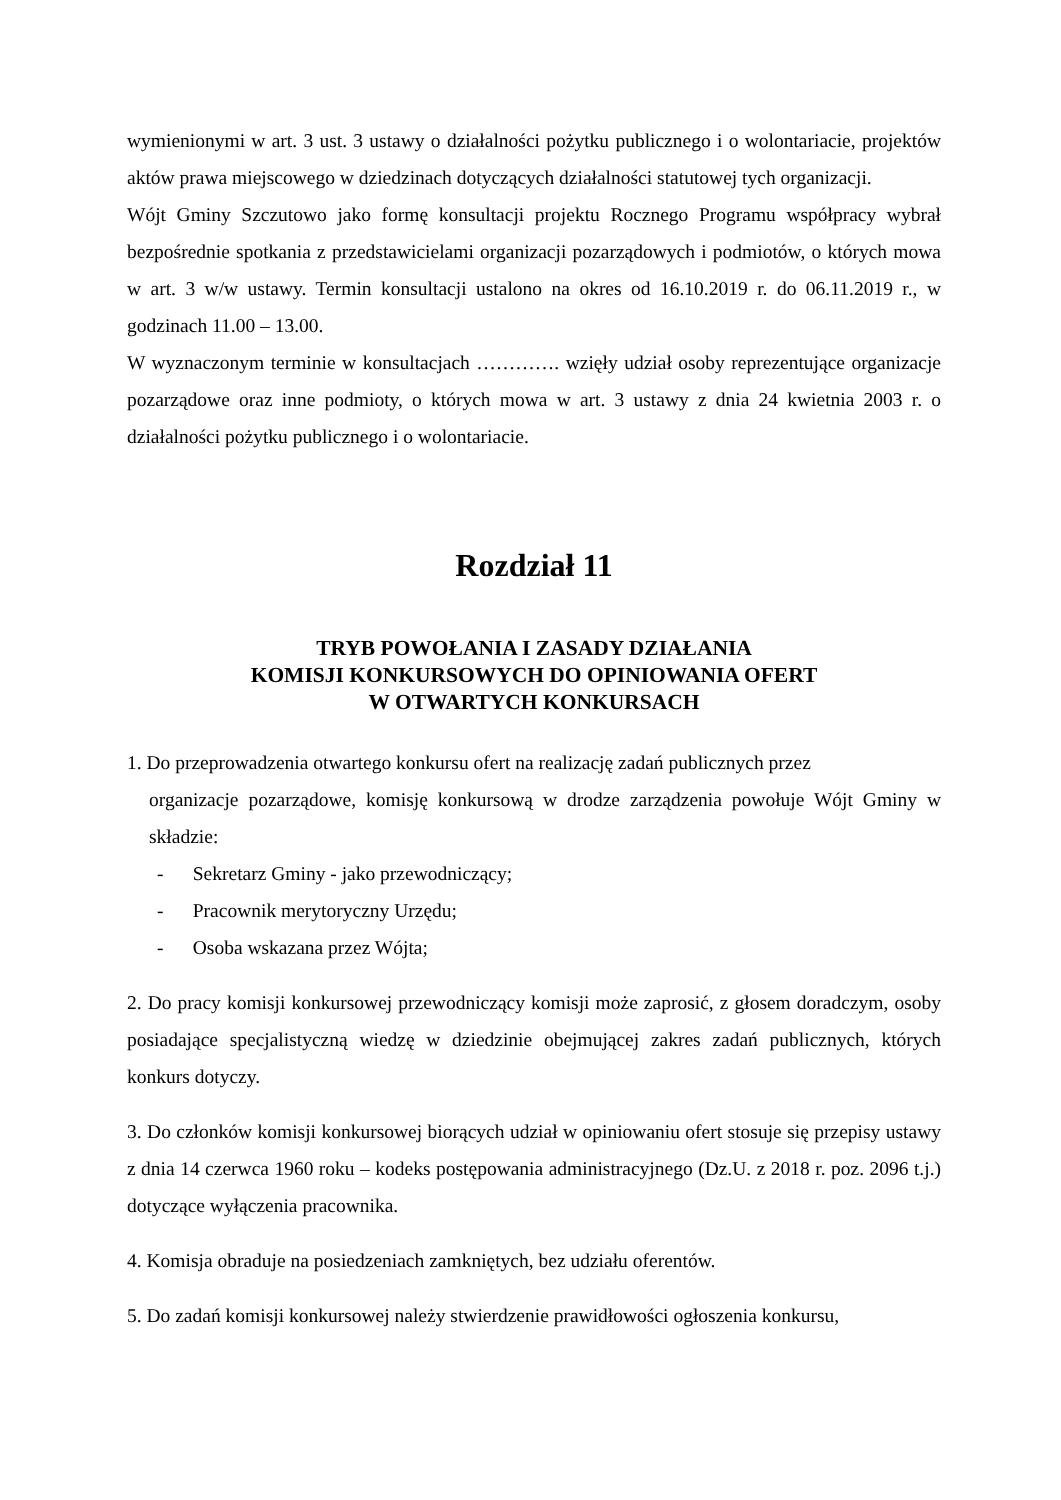wymienionymi w art. 3 ust. 3 ustawy o działalności pożytku publicznego i o wolontariacie, projektów aktów prawa miejscowego w dziedzinach dotyczących działalności statutowej tych organizacji.
Wójt Gminy Szczutowo jako formę konsultacji projektu Rocznego Programu współpracy wybrał bezpośrednie spotkania z przedstawicielami organizacji pozarządowych i podmiotów, o których mowa w art. 3 w/w ustawy. Termin konsultacji ustalono na okres od 16.10.2019 r. do 06.11.2019 r., w godzinach 11.00 – 13.00.
W wyznaczonym terminie w konsultacjach …………. wzięły udział osoby reprezentujące organizacje pozarządowe oraz inne podmioty, o których mowa w art. 3 ustawy z dnia 24 kwietnia 2003 r. o działalności pożytku publicznego i o wolontariacie.
Rozdział 11
TRYB POWOŁANIA I ZASADY DZIAŁANIA
KOMISJI KONKURSOWYCH DO OPINIOWANIA OFERT
W OTWARTYCH KONKURSACH
1. Do przeprowadzenia otwartego konkursu ofert na realizację zadań publicznych przez
organizacje pozarządowe, komisję konkursową w drodze zarządzenia powołuje Wójt Gminy w składzie:
- Sekretarz Gminy - jako przewodniczący;
- Pracownik merytoryczny Urzędu;
- Osoba wskazana przez Wójta;
2. Do pracy komisji konkursowej przewodniczący komisji może zaprosić, z głosem doradczym, osoby posiadające specjalistyczną wiedzę w dziedzinie obejmującej zakres zadań publicznych, których konkurs dotyczy.
3. Do członków komisji konkursowej biorących udział w opiniowaniu ofert stosuje się przepisy ustawy z dnia 14 czerwca 1960 roku – kodeks postępowania administracyjnego (Dz.U. z 2018 r. poz. 2096 t.j.) dotyczące wyłączenia pracownika.
4. Komisja obraduje na posiedzeniach zamkniętych, bez udziału oferentów.
5. Do zadań komisji konkursowej należy stwierdzenie prawidłowości ogłoszenia konkursu,